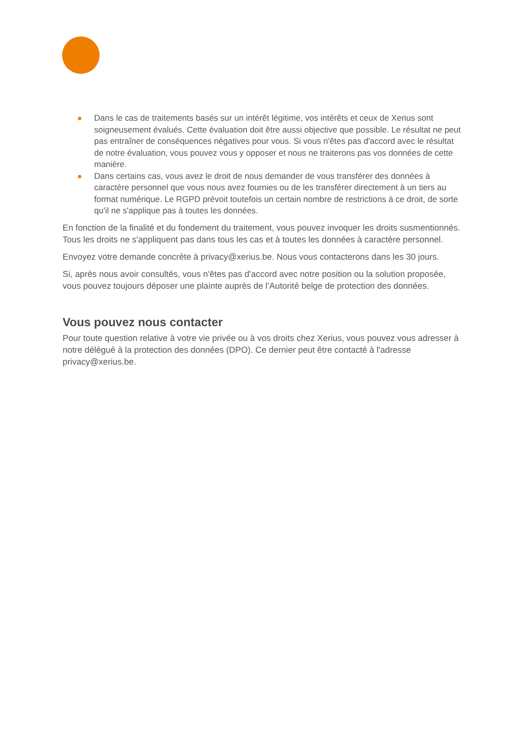Dans le cas de traitements basés sur un intérêt légitime, vos intérêts et ceux de Xerius sont soigneusement évalués. Cette évaluation doit être aussi objective que possible. Le résultat ne peut pas entraîner de conséquences négatives pour vous. Si vous n'êtes pas d'accord avec le résultat de notre évaluation, vous pouvez vous y opposer et nous ne traiterons pas vos données de cette manière.
Dans certains cas, vous avez le droit de nous demander de vous transférer des données à caractère personnel que vous nous avez fournies ou de les transférer directement à un tiers au format numérique. Le RGPD prévoit toutefois un certain nombre de restrictions à ce droit, de sorte qu'il ne s'applique pas à toutes les données.
En fonction de la finalité et du fondement du traitement, vous pouvez invoquer les droits susmentionnés. Tous les droits ne s'appliquent pas dans tous les cas et à toutes les données à caractère personnel.
Envoyez votre demande concrète à privacy@xerius.be. Nous vous contacterons dans les 30 jours.
Si, après nous avoir consultés, vous n'êtes pas d'accord avec notre position ou la solution proposée, vous pouvez toujours déposer une plainte auprès de l’Autorité belge de protection des données.
Vous pouvez nous contacter
Pour toute question relative à votre vie privée ou à vos droits chez Xerius, vous pouvez vous adresser à notre délégué à la protection des données (DPO). Ce dernier peut être contacté à l'adresse privacy@xerius.be.